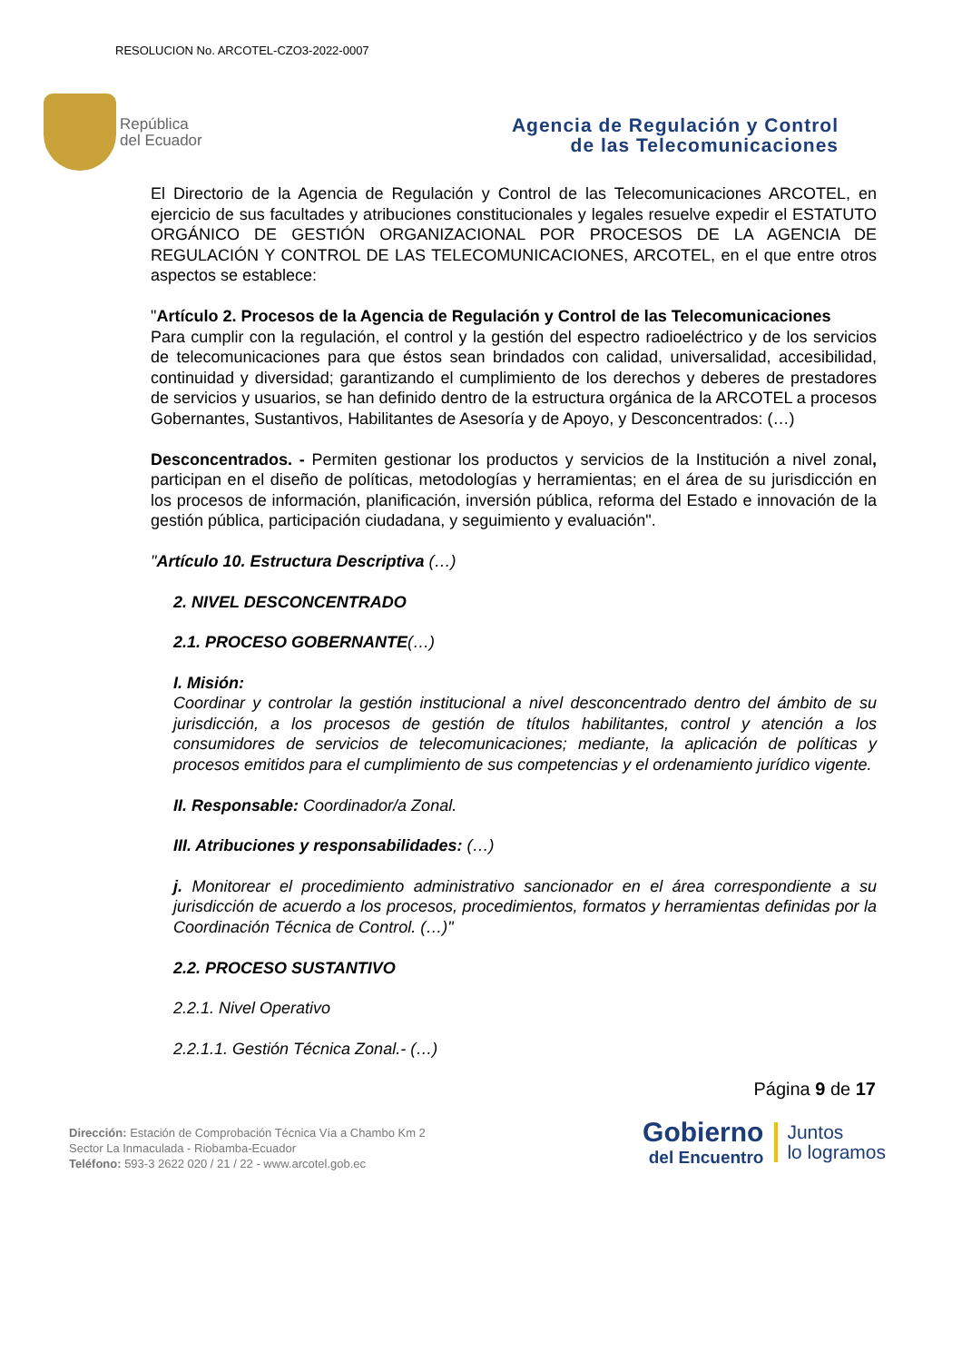RESOLUCION No. ARCOTEL-CZO3-2022-0007
República
del Ecuador
Agencia de Regulación y Control
de las Telecomunicaciones
El Directorio de la Agencia de Regulación y Control de las Telecomunicaciones ARCOTEL, en ejercicio de sus facultades y atribuciones constitucionales y legales resuelve expedir el ESTATUTO ORGÁNICO DE GESTIÓN ORGANIZACIONAL POR PROCESOS DE LA AGENCIA DE REGULACIÓN Y CONTROL DE LAS TELECOMUNICACIONES, ARCOTEL, en el que entre otros aspectos se establece:
"Artículo 2. Procesos de la Agencia de Regulación y Control de las Telecomunicaciones
Para cumplir con la regulación, el control y la gestión del espectro radioeléctrico y de los servicios de telecomunicaciones para que éstos sean brindados con calidad, universalidad, accesibilidad, continuidad y diversidad; garantizando el cumplimiento de los derechos y deberes de prestadores de servicios y usuarios, se han definido dentro de la estructura orgánica de la ARCOTEL a procesos Gobernantes, Sustantivos, Habilitantes de Asesoría y de Apoyo, y Desconcentrados: (…)
Desconcentrados. - Permiten gestionar los productos y servicios de la Institución a nivel zonal, participan en el diseño de políticas, metodologías y herramientas; en el área de su jurisdicción en los procesos de información, planificación, inversión pública, reforma del Estado e innovación de la gestión pública, participación ciudadana, y seguimiento y evaluación".
"Artículo 10. Estructura Descriptiva (…)
2. NIVEL DESCONCENTRADO
2.1. PROCESO GOBERNANTE(…)
I. Misión:
Coordinar y controlar la gestión institucional a nivel desconcentrado dentro del ámbito de su jurisdicción, a los procesos de gestión de títulos habilitantes, control y atención a los consumidores de servicios de telecomunicaciones; mediante, la aplicación de políticas y procesos emitidos para el cumplimiento de sus competencias y el ordenamiento jurídico vigente.
II. Responsable: Coordinador/a Zonal.
III. Atribuciones y responsabilidades: (…)
j. Monitorear el procedimiento administrativo sancionador en el área correspondiente a su jurisdicción de acuerdo a los procesos, procedimientos, formatos y herramientas definidas por la Coordinación Técnica de Control. (…)"
2.2. PROCESO SUSTANTIVO
2.2.1. Nivel Operativo
2.2.1.1. Gestión Técnica Zonal.- (…)
Página 9 de 17
Dirección: Estación de Comprobación Técnica Vía a Chambo Km 2
Sector La Inmaculada - Riobamba-Ecuador
Teléfono: 593-3 2622 020 / 21 / 22 - www.arcotel.gob.ec
Gobierno
del Encuentro
Juntos
lo logramos